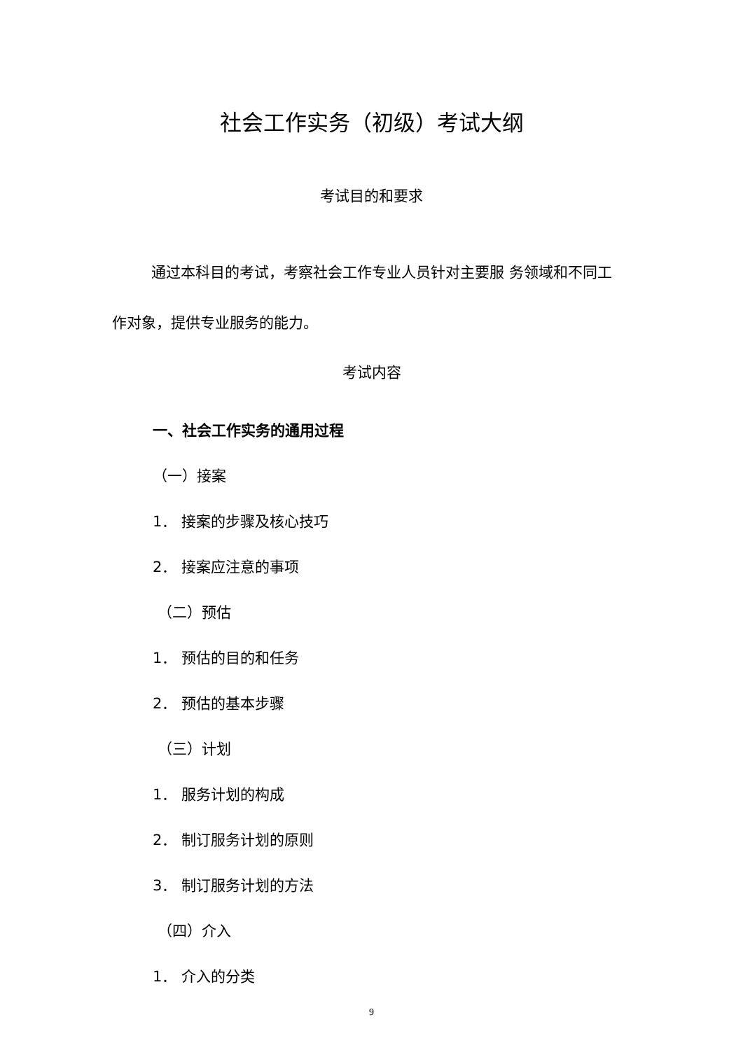社会工作实务（初级）考试大纲
考试目的和要求
通过本科目的考试，考察社会工作专业人员针对主要服 务领域和不同工作对象，提供专业服务的能力。
考试内容
一、社会工作实务的通用过程
（一）接案
1． 接案的步骤及核心技巧
2． 接案应注意的事项
（二）预估
1． 预估的目的和任务
2． 预估的基本步骤
（三）计划
1． 服务计划的构成
2． 制订服务计划的原则
3． 制订服务计划的方法
（四）介入
1． 介入的分类
9